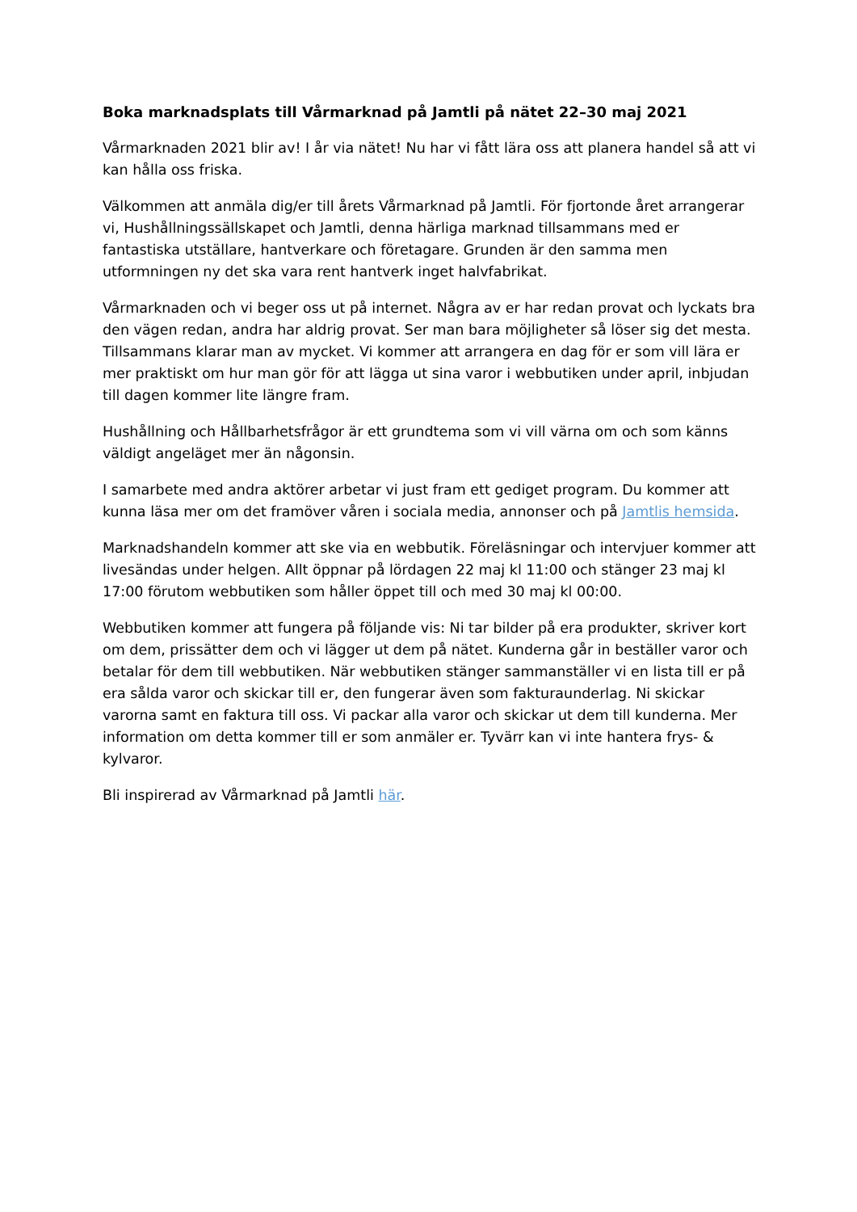Boka marknadsplats till Vårmarknad på Jamtli på nätet 22–30 maj 2021
Vårmarknaden 2021 blir av! I år via nätet! Nu har vi fått lära oss att planera handel så att vi kan hålla oss friska.
Välkommen att anmäla dig/er till årets Vårmarknad på Jamtli. För fjortonde året arrangerar vi, Hushållningssällskapet och Jamtli, denna härliga marknad tillsammans med er fantastiska utställare, hantverkare och företagare. Grunden är den samma men utformningen ny det ska vara rent hantverk inget halvfabrikat.
Vårmarknaden och vi beger oss ut på internet. Några av er har redan provat och lyckats bra den vägen redan, andra har aldrig provat. Ser man bara möjligheter så löser sig det mesta. Tillsammans klarar man av mycket. Vi kommer att arrangera en dag för er som vill lära er mer praktiskt om hur man gör för att lägga ut sina varor i webbutiken under april, inbjudan till dagen kommer lite längre fram.
Hushållning och Hållbarhetsfrågor är ett grundtema som vi vill värna om och som känns väldigt angeläget mer än någonsin.
I samarbete med andra aktörer arbetar vi just fram ett gediget program. Du kommer att kunna läsa mer om det framöver våren i sociala media, annonser och på Jamtlis hemsida.
Marknadshandeln kommer att ske via en webbutik. Föreläsningar och intervjuer kommer att livesändas under helgen. Allt öppnar på lördagen 22 maj kl 11:00 och stänger 23 maj kl 17:00 förutom webbutiken som håller öppet till och med 30 maj kl 00:00.
Webbutiken kommer att fungera på följande vis: Ni tar bilder på era produkter, skriver kort om dem, prissätter dem och vi lägger ut dem på nätet. Kunderna går in beställer varor och betalar för dem till webbutiken. När webbutiken stänger sammanställer vi en lista till er på era sålda varor och skickar till er, den fungerar även som fakturaunderlag. Ni skickar varorna samt en faktura till oss. Vi packar alla varor och skickar ut dem till kunderna. Mer information om detta kommer till er som anmäler er. Tyvärr kan vi inte hantera frys- & kylvaror.
Bli inspirerad av Vårmarknad på Jamtli här.